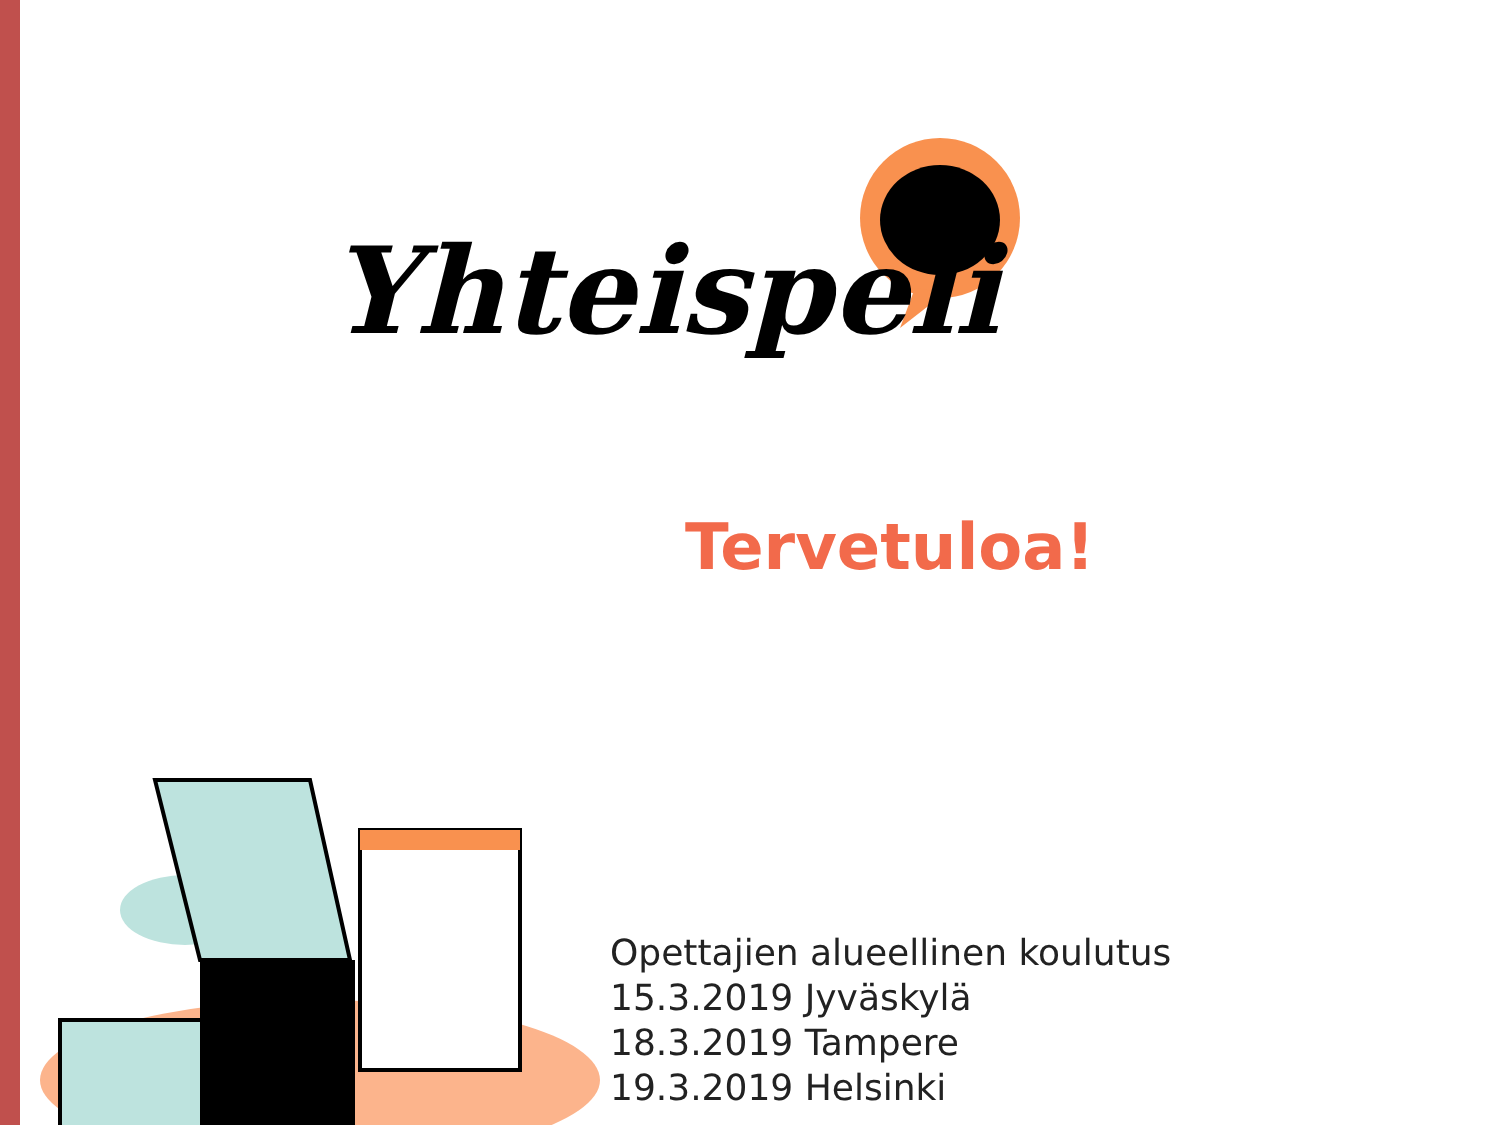Yhteispeli
Tervetuloa!
Opettajien alueellinen koulutus
15.3.2019 Jyväskylä
18.3.2019 Tampere
19.3.2019 Helsinki